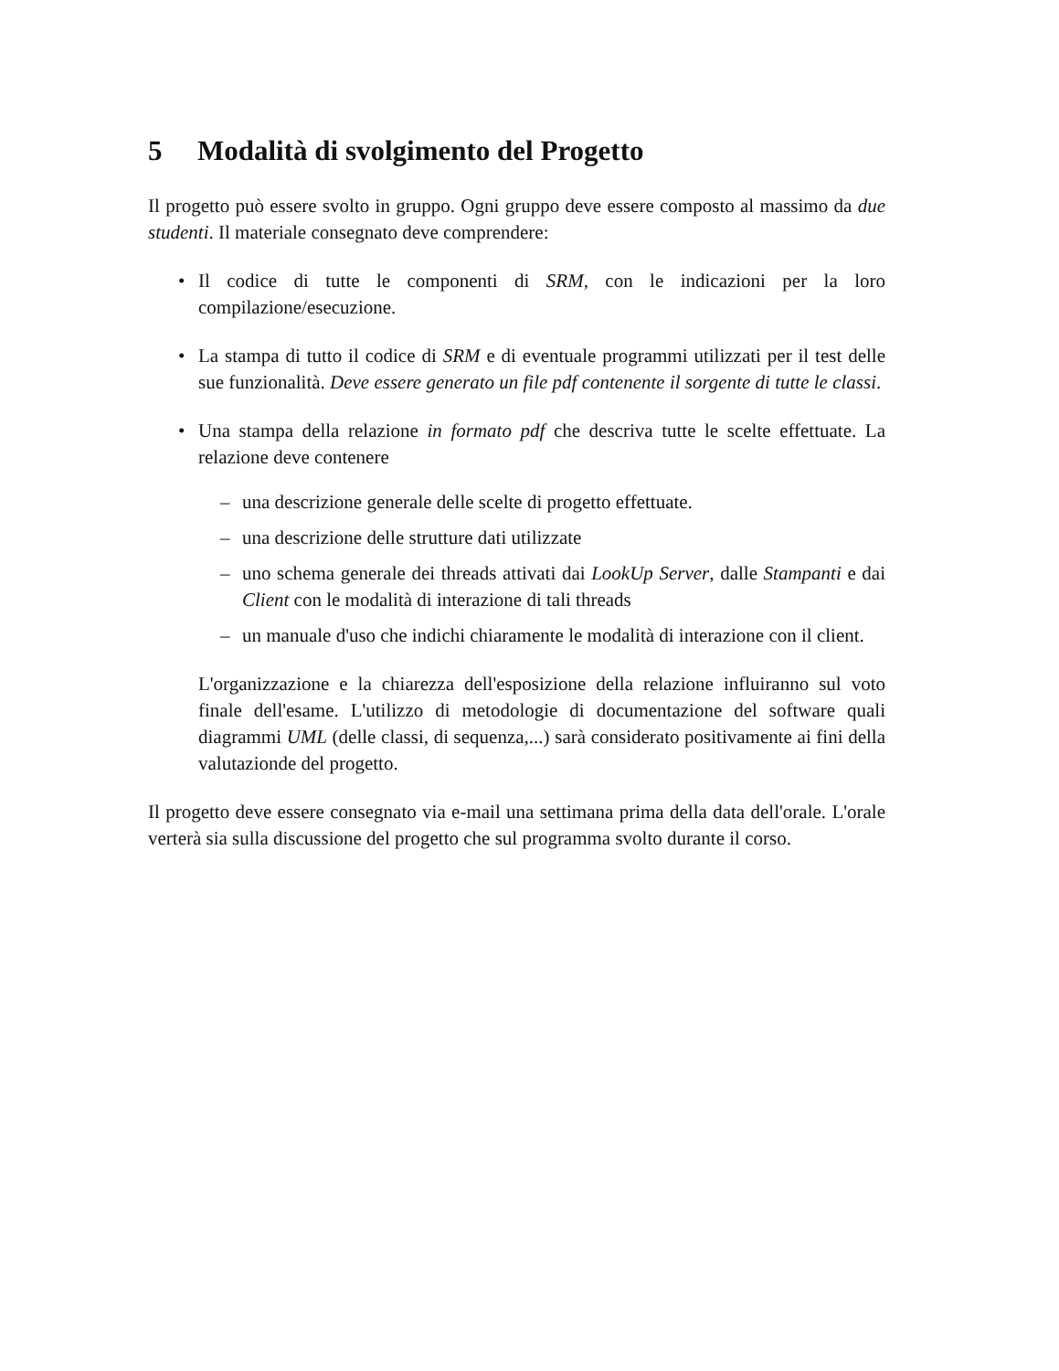5 Modalità di svolgimento del Progetto
Il progetto può essere svolto in gruppo. Ogni gruppo deve essere composto al massimo da due studenti. Il materiale consegnato deve comprendere:
• Il codice di tutte le componenti di SRM, con le indicazioni per la loro compilazione/esecuzione.
• La stampa di tutto il codice di SRM e di eventuale programmi utilizzati per il test delle sue funzionalità. Deve essere generato un file pdf contenente il sorgente di tutte le classi.
• Una stampa della relazione in formato pdf che descriva tutte le scelte effettuate. La relazione deve contenere
– una descrizione generale delle scelte di progetto effettuate.
– una descrizione delle strutture dati utilizzate
– uno schema generale dei threads attivati dai LookUp Server, dalle Stampanti e dai Client con le modalità di interazione di tali threads
– un manuale d'uso che indichi chiaramente le modalità di interazione con il client.
L'organizzazione e la chiarezza dell'esposizione della relazione influiranno sul voto finale dell'esame. L'utilizzo di metodologie di documentazione del software quali diagrammi UML (delle classi, di sequenza,...) sarà considerato positivamente ai fini della valutazionde del progetto.
Il progetto deve essere consegnato via e-mail una settimana prima della data dell'orale. L'orale verterà sia sulla discussione del progetto che sul programma svolto durante il corso.